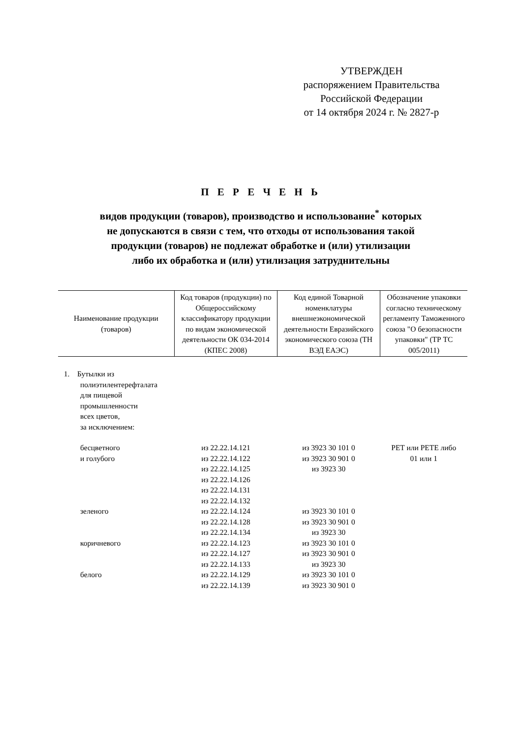УТВЕРЖДЕН
распоряжением Правительства
Российской Федерации
от 14 октября 2024 г. № 2827-р
П Е Р Е Ч Е Н Ь
видов продукции (товаров), производство и использование<sup>*</sup> которых
не допускаются в связи с тем, что отходы от использования такой
продукции (товаров) не подлежат обработке и (или) утилизации
либо их обработка и (или) утилизация затруднительны
| Наименование продукции (товаров) | Код товаров (продукции) по Общероссийскому классификатору продукции по видам экономической деятельности ОК 034-2014 (КПЕС 2008) | Код единой Товарной номенклатуры внешнеэкономической деятельности Евразийского экономического союза (ТН ВЭД ЕАЭС) | Обозначение упаковки согласно техническому регламенту Таможенного союза "О безопасности упаковки" (ТР ТС 005/2011) |
| --- | --- | --- | --- |
| 1. Бутылки из полиэтилентерефталата для пищевой промышленности всех цветов, за исключением: | | | |
| бесцветного и голубого | из 22.22.14.121 из 22.22.14.122 из 22.22.14.125 из 22.22.14.126 из 22.22.14.131 из 22.22.14.132 | из 3923 30 101 0 из 3923 30 901 0 из 3923 30 | PET или PETE либо 01 или 1 |
| зеленого | из 22.22.14.124 из 22.22.14.128 из 22.22.14.134 | из 3923 30 101 0 из 3923 30 901 0 из 3923 30 | |
| коричневого | из 22.22.14.123 из 22.22.14.127 из 22.22.14.133 | из 3923 30 101 0 из 3923 30 901 0 из 3923 30 | |
| белого | из 22.22.14.129 из 22.22.14.139 | из 3923 30 101 0 из 3923 30 901 0 | |